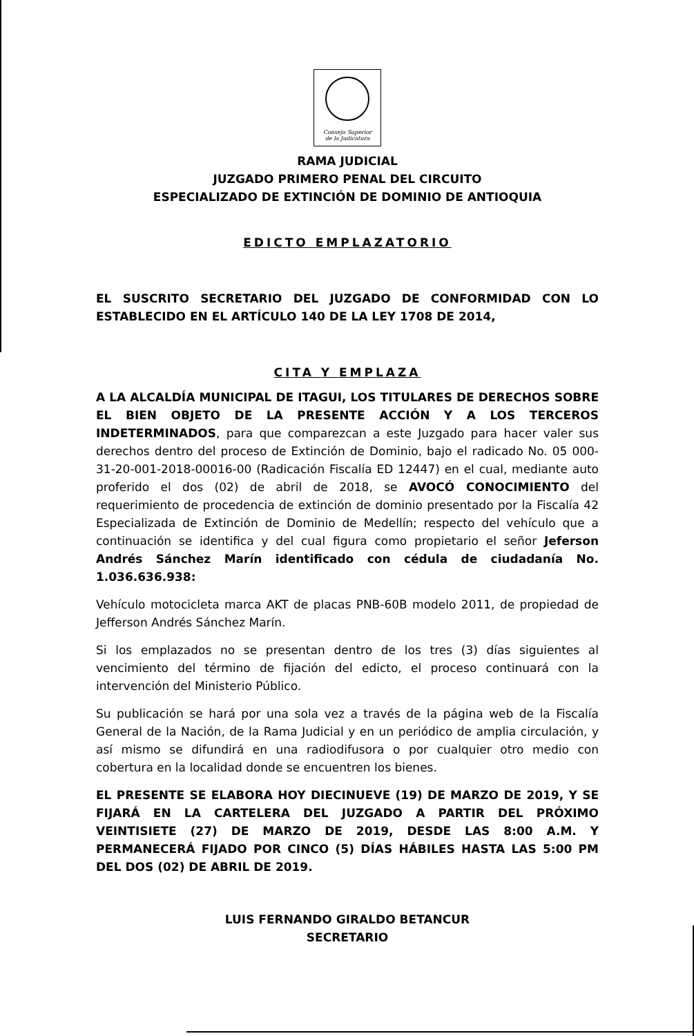Consejo Superior
de la Judicatura
RAMA JUDICIAL
JUZGADO PRIMERO PENAL DEL CIRCUITO
ESPECIALIZADO DE EXTINCIÓN DE DOMINIO DE ANTIOQUIA
EDICTO EMPLAZATORIO
EL SUSCRITO SECRETARIO DEL JUZGADO DE CONFORMIDAD CON LO ESTABLECIDO EN EL ARTÍCULO 140 DE LA LEY 1708 DE 2014,
CITA Y EMPLAZA
A LA ALCALDÍA MUNICIPAL DE ITAGUI, LOS TITULARES DE DERECHOS SOBRE EL BIEN OBJETO DE LA PRESENTE ACCIÓN Y A LOS TERCEROS INDETERMINADOS, para que comparezcan a este Juzgado para hacer valer sus derechos dentro del proceso de Extinción de Dominio, bajo el radicado No. 05 000-31-20-001-2018-00016-00 (Radicación Fiscalía ED 12447) en el cual, mediante auto proferido el dos (02) de abril de 2018, se AVOCÓ CONOCIMIENTO del requerimiento de procedencia de extinción de dominio presentado por la Fiscalía 42 Especializada de Extinción de Dominio de Medellín; respecto del vehículo que a continuación se identifica y del cual figura como propietario el señor Jeferson Andrés Sánchez Marín identificado con cédula de ciudadanía No. 1.036.636.938:
Vehículo motocicleta marca AKT de placas PNB-60B modelo 2011, de propiedad de Jefferson Andrés Sánchez Marín.
Si los emplazados no se presentan dentro de los tres (3) días siguientes al vencimiento del término de fijación del edicto, el proceso continuará con la intervención del Ministerio Público.
Su publicación se hará por una sola vez a través de la página web de la Fiscalía General de la Nación, de la Rama Judicial y en un periódico de amplia circulación, y así mismo se difundirá en una radiodifusora o por cualquier otro medio con cobertura en la localidad donde se encuentren los bienes.
EL PRESENTE SE ELABORA HOY DIECINUEVE (19) DE MARZO DE 2019, Y SE FIJARÁ EN LA CARTELERA DEL JUZGADO A PARTIR DEL PRÓXIMO VEINTISIETE (27) DE MARZO DE 2019, DESDE LAS 8:00 A.M. Y PERMANECERÁ FIJADO POR CINCO (5) DÍAS HÁBILES HASTA LAS 5:00 PM DEL DOS (02) DE ABRIL DE 2019.
LUIS FERNANDO GIRALDO BETANCUR
SECRETARIO